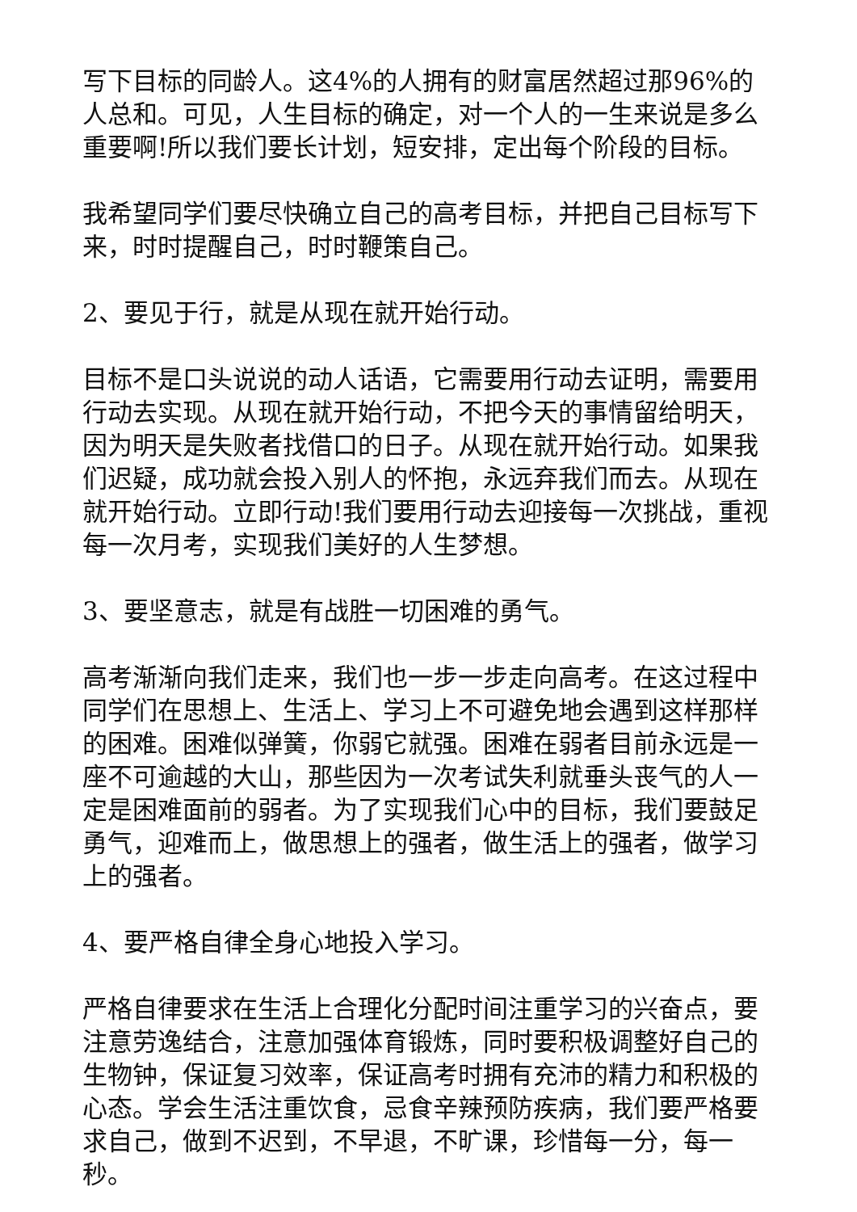写下目标的同龄人。这4%的人拥有的财富居然超过那96%的人总和。可见，人生目标的确定，对一个人的一生来说是多么重要啊!所以我们要长计划，短安排，定出每个阶段的目标。
我希望同学们要尽快确立自己的高考目标，并把自己目标写下来，时时提醒自己，时时鞭策自己。
2、要见于行，就是从现在就开始行动。
目标不是口头说说的动人话语，它需要用行动去证明，需要用行动去实现。从现在就开始行动，不把今天的事情留给明天，因为明天是失败者找借口的日子。从现在就开始行动。如果我们迟疑，成功就会投入别人的怀抱，永远弃我们而去。从现在就开始行动。立即行动!我们要用行动去迎接每一次挑战，重视每一次月考，实现我们美好的人生梦想。
3、要坚意志，就是有战胜一切困难的勇气。
高考渐渐向我们走来，我们也一步一步走向高考。在这过程中同学们在思想上、生活上、学习上不可避免地会遇到这样那样的困难。困难似弹簧，你弱它就强。困难在弱者目前永远是一座不可逾越的大山，那些因为一次考试失利就垂头丧气的人一定是困难面前的弱者。为了实现我们心中的目标，我们要鼓足勇气，迎难而上，做思想上的强者，做生活上的强者，做学习上的强者。
4、要严格自律全身心地投入学习。
严格自律要求在生活上合理化分配时间注重学习的兴奋点，要注意劳逸结合，注意加强体育锻炼，同时要积极调整好自己的生物钟，保证复习效率，保证高考时拥有充沛的精力和积极的心态。学会生活注重饮食，忌食辛辣预防疾病，我们要严格要求自己，做到不迟到，不早退，不旷课，珍惜每一分，每一秒。